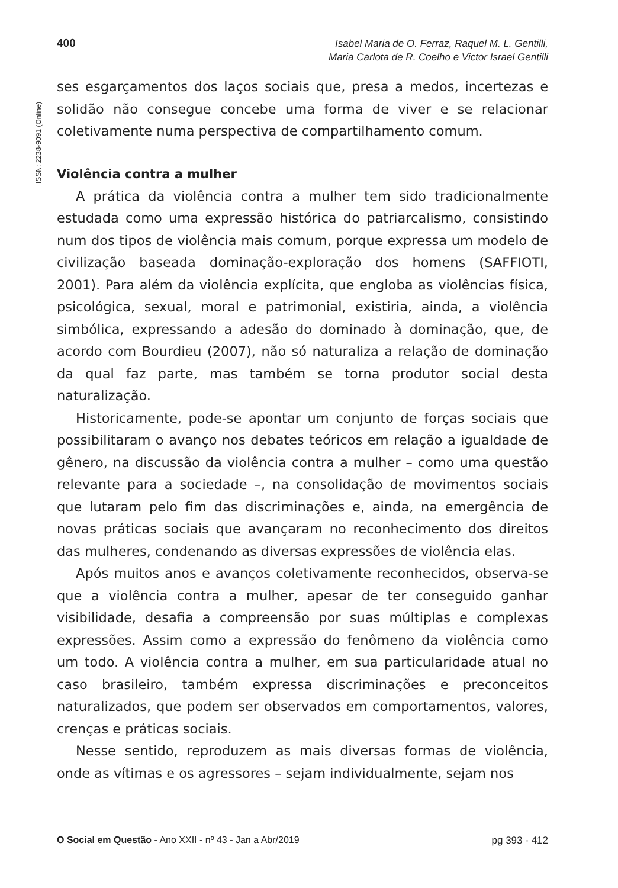400
Isabel Maria de O. Ferraz, Raquel M. L. Gentilli,
Maria Carlota de R. Coelho e Victor Israel Gentilli
ISSN: 2238-9091 (Online)
ses esgarçamentos dos laços sociais que, presa a medos, incertezas e solidão não consegue concebe uma forma de viver e se relacionar coletivamente numa perspectiva de compartilhamento comum.
Violência contra a mulher
A prática da violência contra a mulher tem sido tradicionalmente estudada como uma expressão histórica do patriarcalismo, consistindo num dos tipos de violência mais comum, porque expressa um modelo de civilização baseada dominação-exploração dos homens (SAFFIOTI, 2001). Para além da violência explícita, que engloba as violências física, psicológica, sexual, moral e patrimonial, existiria, ainda, a violência simbólica, expressando a adesão do dominado à dominação, que, de acordo com Bourdieu (2007), não só naturaliza a relação de dominação da qual faz parte, mas também se torna produtor social desta naturalização.
Historicamente, pode-se apontar um conjunto de forças sociais que possibilitaram o avanço nos debates teóricos em relação a igualdade de gênero, na discussão da violência contra a mulher – como uma questão relevante para a sociedade –, na consolidação de movimentos sociais que lutaram pelo fim das discriminações e, ainda, na emergência de novas práticas sociais que avançaram no reconhecimento dos direitos das mulheres, condenando as diversas expressões de violência elas.
Após muitos anos e avanços coletivamente reconhecidos, observa-se que a violência contra a mulher, apesar de ter conseguido ganhar visibilidade, desafia a compreensão por suas múltiplas e complexas expressões. Assim como a expressão do fenômeno da violência como um todo. A violência contra a mulher, em sua particularidade atual no caso brasileiro, também expressa discriminações e preconceitos naturalizados, que podem ser observados em comportamentos, valores, crenças e práticas sociais.
Nesse sentido, reproduzem as mais diversas formas de violência, onde as vítimas e os agressores – sejam individualmente, sejam nos
pg 393 - 412 O Social em Questão - Ano XXII - nº 43 - Jan a Abr/2019